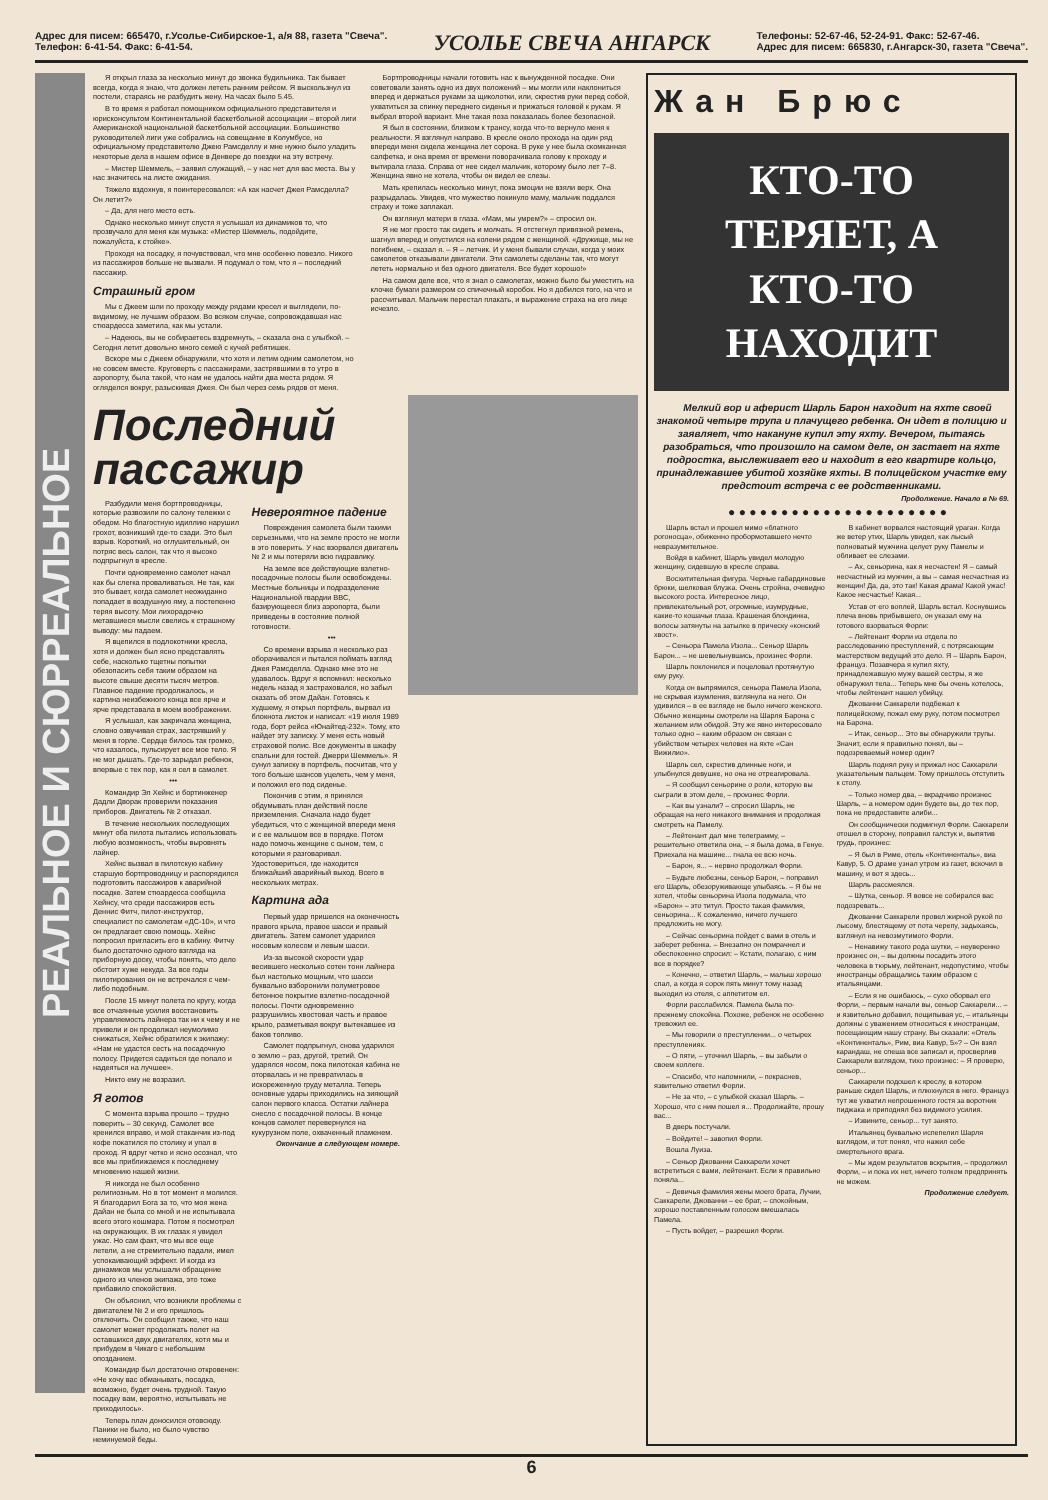Адрес для писем: 665470, г.Усолье-Сибирское-1, а/я 88, газета "Свеча".
Телефон: 6-41-54. Факс: 6-41-54.
УСОЛЬЕ СВЕЧА АНГАРСК
Телефоны: 52-67-46, 52-24-91. Факс: 52-67-46.
Адрес для писем: 665830, г.Ангарск-30, газета "Свеча".
РЕАЛЬНОЕ И СЮРРЕАЛЬНОЕ
Я открыл глаза за несколько минут до звонка будильника. Так бывает всегда, когда я знаю, что должен лететь ранним рейсом. Я выскользнул из постели, стараясь не разбудить жену. На часах было 5.45.
В то время я работал помощником официального представителя и юрисконсультом Континентальной баскетбольной ассоциации – второй лиги Американской национальной баскетбольной ассоциации. Большинство руководителей лиги уже собрались на совещание в Колумбусе, но официальному представителю Джею Рамсделлу и мне нужно было уладить некоторые дела в нашем офисе в Денвере до поездки на эту встречу.
– Мистер Шеммель, – заявил служащий, – у нас нет для вас места. Вы у нас значитесь на листе ожидания.
Тяжело вздохнув, я поинтересовался: «А как насчет Джея Рамсделла? Он летит?»
– Да, для него место есть.
Однако несколько минут спустя я услышал из динамиков то, что прозвучало для меня как музыка: «Мистер Шеммель, подойдите, пожалуйста, к стойке».
Проходя на посадку, я почувствовал, что мне особенно повезло. Никого из пассажиров больше не вызвали. Я подумал о том, что я – последний пассажир.
Страшный гром
Мы с Джеем шли по проходу между рядами кресел и выглядели, по-видимому, не лучшим образом. Во всяком случае, сопровождавшая нас стюардесса заметила, как мы устали.
– Надеюсь, вы не собираетесь вздремнуть, – сказала она с улыбкой. – Сегодня летит довольно много семей с кучей ребятишек.
Вскоре мы с Джеем обнаружили, что хотя и летим одним самолетом, но не совсем вместе. Круговерть с пассажирами, застрявшими в то утро в аэропорту, была такой, что нам не удалось найти два места рядом. Я огляделся вокруг, разыскивая Джея. Он был через семь рядов от меня.
Бортпроводницы начали готовить нас к вынужденной посадке. Они советовали занять одно из двух положений – мы могли или наклониться вперед и держаться руками за щиколотки, или, скрестив руки перед собой, ухватиться за спинку переднего сиденья и прижаться головой к рукам. Я выбрал второй вариант. Мне такая поза показалась более безопасной.
Я был в состоянии, близком к трансу, когда что-то вернуло меня к реальности. Я взглянул направо. В кресле около прохода на один ряд впереди меня сидела женщина лет сорока. В руке у нее была скомканная салфетка, и она время от времени поворачивала голову к проходу и вытирала глаза. Справа от нее сидел мальчик, которому было лет 7–8. Женщина явно не хотела, чтобы он видел ее слезы.
Мать крепилась несколько минут, пока эмоции не взяли верх. Она разрыдалась. Увидев, что мужество покинуло маму, мальчик поддался страху и тоже заплакал.
Он взглянул матери в глаза. «Мам, мы умрем?» – спросил он.
Я не мог просто так сидеть и молчать. Я отстегнул привязной ремень, шагнул вперед и опустился на колени рядом с женщиной. «Дружище, мы не погибнем, – сказал я. – Я – летчик. И у меня бывали случаи, когда у моих самолетов отказывали двигатели. Эти самолеты сделаны так, что могут лететь нормально и без одного двигателя. Все будет хорошо!»
На самом деле все, что я знал о самолетах, можно было бы уместить на клочке бумаги размером со спичечный коробок. Но я добился того, на что и рассчитывал. Мальчик перестал плакать, и выражение страха на его лице исчезло.
Последний пассажир
Разбудили меня бортпроводницы, которые развозили по салону тележки с обедом. Но благостную идиллию нарушил грохот, возникший где-то сзади. Это был взрыв. Короткий, но оглушительный, он потряс весь салон, так что я высоко подпрыгнул в кресле.
Почти одновременно самолет начал как бы слегка проваливаться. Не так, как это бывает, когда самолет неожиданно попадает в воздушную яму, а постепенно теряя высоту. Мои лихорадочно метавшиеся мысли свелись к страшному выводу: мы падаем.
Я вцепился в подлокотники кресла, хотя и должен был ясно представлять себе, насколько тщетны попытки обезопасить себя таким образом на высоте свыше десяти тысяч метров. Плавное падение продолжалось, и картина неизбежного конца все ярче и ярче представала в моем воображении.
Я услышал, как закричала женщина, словно озвучивая страх, застрявший у меня в горле. Сердце билось так громко, что казалось, пульсирует все мое тело. Я не мог дышать. Где-то зарыдал ребенок, впервые с тех пор, как я сел в самолет.
•••
Командир Эл Хейнс и бортинженер Дадли Дворак проверили показания приборов. Двигатель № 2 отказал.
В течение нескольких последующих минут оба пилота пытались использовать любую возможность, чтобы выровнять лайнер.
Хейнс вызвал в пилотскую кабину старшую бортпроводницу и распорядился подготовить пассажиров к аварийной посадке. Затем стюардесса сообщила Хейнсу, что среди пассажиров есть Деннис Фитч, пилот-инструктор, специалист по самолетам «ДС-10», и что он предлагает свою помощь. Хейнс попросил пригласить его в кабину. Фитчу было достаточно одного взгляда на приборную доску, чтобы понять, что дело обстоит хуже некуда. За все годы пилотирования он не встречался с чем-либо подобным.
После 15 минут полета по кругу, когда все отчаянные усилия восстановить управляемость лайнера так ни к чему и не привели и он продолжал неумолимо снижаться, Хейнс обратился к экипажу: «Нам не удастся сесть на посадочную полосу. Придется садиться где попало и надеяться на лучшее».
Никто ему не возразил.
Я готов
С момента взрыва прошло – трудно поверить – 30 секунд. Самолет все кренился вправо, и мой стаканчик из-под кофе покатился по столику и упал в проход. Я вдруг четко и ясно осознал, что все мы приближаемся к последнему мгновению нашей жизни.
Я никогда не был особенно религиозным. Но в тот момент я молился. Я благодарил Бога за то, что моя жена Дайан не была со мной и не испытывала всего этого кошмара. Потом я посмотрел на окружающих. В их глазах я увидел ужас. Но сам факт, что мы все еще летели, а не стремительно падали, имел успокаивающий эффект. И когда из динамиков мы услышали обращение одного из членов экипажа, это тоже прибавило спокойствия.
Он объяснил, что возникли проблемы с двигателем № 2 и его пришлось отключить. Он сообщил также, что наш самолет может продолжать полет на оставшихся двух двигателях, хотя мы и прибудем в Чикаго с небольшим опозданием.
Командир был достаточно откровенен: «Не хочу вас обманывать, посадка, возможно, будет очень трудной. Такую посадку вам, вероятно, испытывать не приходилось».
Теперь плач доносился отовсюду. Паники не было, но было чувство неминуемой беды.
Невероятное падение
Повреждения самолета были такими серьезными, что на земле просто не могли в это поверить. У нас взорвался двигатель № 2 и мы потеряли всю гидравлику.
На земле все действующие взлетно-посадочные полосы были освобождены. Местные больницы и подразделение Национальной гвардии ВВС, базирующееся близ аэропорта, были приведены в состояние полной готовности.
•••
Со времени взрыва я несколько раз оборачивался и пытался поймать взгляд Джея Рамсделла. Однако мне это не удавалось. Вдруг я вспомнил: несколько недель назад я застраховался, но забыл сказать об этом Дайан. Готовясь к худшему, я открыл портфель, вырвал из блокнота листок и написал: «19 июля 1989 года, борт рейса «Юнайтед-232». Тому, кто найдет эту записку. У меня есть новый страховой полис. Все документы в шкафу спальни для гостей. Джерри Шеммель». Я сунул записку в портфель, посчитав, что у того больше шансов уцелеть, чем у меня, и положил его под сиденье.
Покончив с этим, я принялся обдумывать план действий после приземления. Сначала надо будет убедиться, что с женщиной впереди меня и с ее малышом все в порядке. Потом надо помочь женщине с сыном, тем, с которыми я разговаривал. Удостовериться, где находится ближайший аварийный выход. Всего в нескольких метрах.
Картина ада
Первый удар пришелся на оконечность правого крыла, правое шасси и правый двигатель. Затем самолет ударился носовым колесом и левым шасси.
Из-за высокой скорости удар весившего несколько сотен тонн лайнера был настолько мощным, что шасси буквально взборонили полуметровое бетонное покрытие взлетно-посадочной полосы. Почти одновременно разрушились хвостовая часть и правое крыло, разметывая вокруг вытекавшее из баков топливо.
Самолет подпрыгнул, снова ударился о землю – раз, другой, третий. Он ударялся носом, пока пилотская кабина не оторвалась и не превратилась в искореженную груду металла. Теперь основные удары приходились на зияющий салон первого класса. Остатки лайнера снесло с посадочной полосы. В конце концов самолет перевернулся на кукурузном поле, охваченный пламенем.
Окончание в следующем номере.
Жан Брюс
КТО-ТО ТЕРЯЕТ, А КТО-ТО НАХОДИТ
Мелкий вор и аферист Шарль Барон находит на яхте своей знакомой четыре трупа и плачущего ребенка. Он идет в полицию и заявляет, что накануне купил эту яхту. Вечером, пытаясь разобраться, что произошло на самом деле, он застает на яхте подростка, выслеживает его и находит в его квартире кольцо, принадлежавшее убитой хозяйке яхты. В полицейском участке ему предстоит встреча с ее родственниками.
Продолжение. Начало в № 69.
● ● ● ● ● ● ● ● ● ● ● ● ● ● ● ● ● ● ● ● ●
Шарль встал и прошел мимо «блатного рогоносца», обиженно пробормотавшего нечто невразумительное.
Войдя в кабинет, Шарль увидел молодую женщину, сидевшую в кресле справа.
Восхитительная фигура. Черные габардиновые брюки, шелковая блузка. Очень стройна, очевидно высокого роста. Интересное лицо, привлекательный рот, огромные, изумрудные, какие-то кошачьи глаза. Крашеная блондинка, волосы затянуты на затылке в прическу «конский хвост».
– Сеньора Памела Изола... Сеньор Шарль Барон... – не шевельнувшись, произнес Форли.
Шарль поклонился и поцеловал протянутую ему руку.
Когда он выпрямился, сеньора Памела Изола, не скрывая изумления, взглянула на него. Он удивился – в ее взгляде не было ничего женского. Обычно женщины смотрели на Шарля Барона с желанием или обидой. Эту же явно интересовало только одно – каким образом он связан с убийством четырех человек на яхте «Сан Вижилио».
Шарль сел, скрестив длинные ноги, и улыбнулся девушке, но она не отреагировала.
– Я сообщил сеньорине о роли, которую вы сыграли в этом деле, – произнес Форли.
– Как вы узнали? – спросил Шарль, не обращая на него никакого внимания и продолжая смотреть на Памелу.
– Лейтенант дал мне телеграмму, – решительно ответила она, – я была дома, в Генуе. Приехала на машине... гнала ее всю ночь.
– Барон, я... – нервно продолжал Форли.
– Будьте любезны, сеньор Барон, – поправил его Шарль, обезоруживающе улыбаясь. – Я бы не хотел, чтобы сеньорина Изола подумала, что «Барон» – это титул. Просто такая фамилия, сеньорина... К сожалению, ничего лучшего предложить не могу.
– Сейчас сеньорина пойдет с вами в отель и заберет ребенка. – Внезапно он помрачнел и обеспокоенно спросил: – Кстати, полагаю, с ним все в порядке?
– Конечно, – ответил Шарль, – малыш хорошо спал, а когда я сорок пять минут тому назад выходил из отеля, с аппетитом ел.
Форли расслабился. Памела была по-прежнему спокойна. Похоже, ребенок не особенно тревожил ее.
– Мы говорили о преступлении... о четырех преступлениях.
– О пяти, – уточнил Шарль, – вы забыли о своем коллеге.
– Спасибо, что напомнили, – покраснев, язвительно ответил Форли.
– Не за что, – с улыбкой сказал Шарль. – Хорошо, что с ним пошел я... Продолжайте, прошу вас...
В дверь постучали.
– Войдите! – завопил Форли.
Вошла Луиза.
– Сеньор Джованни Саккарели хочет встретиться с вами, лейтенант. Если я правильно поняла...
– Девичья фамилия жены моего брата, Лучии, Саккарели, Джованни – ее брат, – спокойным, хорошо поставленным голосом вмешалась Памела.
– Пусть войдет, – разрешил Форли.
В кабинет ворвался настоящий ураган. Когда же ветер утих, Шарль увидел, как лысый полноватый мужчина целует руку Памелы и обливает ее слезами.
– Ах, сеньорина, как я несчастен! Я – самый несчастный из мужчин, а вы – самая несчастная из женщин! Да, да, это так! Какая драма! Какой ужас! Какое несчастье! Какая...
Устав от его воплей, Шарль встал. Коснувшись плеча вновь прибывшего, он указал ему на готового взорваться Форли:
– Лейтенант Форли из отдела по расследованию преступлений, с потрясающим мастерством ведущий это дело. Я – Шарль Барон, француз. Позавчера я купил яхту, принадлежавшую мужу вашей сестры, я же обнаружил тела... Теперь мне бы очень хотелось, чтобы лейтенант нашел убийцу.
Джованни Саккарели подбежал к полицейскому, пожал ему руку, потом посмотрел на Барона.
– Итак, сеньор... Это вы обнаружили трупы. Значит, если я правильно понял, вы – подозреваемый номер один?
Шарль поднял руку и прижал нос Саккарели указательным пальцем. Тому пришлось отступить к столу.
– Только номер два, – вкрадчиво произнес Шарль, – а номером один будете вы, до тех пор, пока не предоставите алиби...
Он сообщнически подмигнул Форли. Саккарели отошел в сторону, поправил галстук и, выпятив грудь, произнес:
– Я был в Риме, отель «Континенталь», виа Кавур, 5. О драме узнал утром из газет, вскочил в машину, и вот я здесь...
Шарль рассмеялся.
– Шутка, сеньор. Я вовсе не собирался вас подозревать...
Джованни Саккарели провел жирной рукой по лысому, блестящему от пота черепу, задыхаясь, взглянул на невозмутимого Форли.
– Ненавижу такого рода шутки, – неуверенно произнес он, – вы должны посадить этого человека в тюрьму, лейтенант, недопустимо, чтобы иностранцы обращались таким образом с итальянцами.
– Если я не ошибаюсь, – сухо оборвал его Форли, – первым начали вы, сеньор Саккарели... – и язвительно добавил, пощипывая ус, – итальянцы должны с уважением относиться к иностранцам, посещающим нашу страну. Вы сказали: «Отель «Континенталь», Рим, виа Кавур, 5»? – Он взял карандаш, не спеша все записал и, просверлив Саккарели взглядом, тихо произнес: – Я проверю, сеньор...
Саккарели подошел к креслу, в котором раньше сидел Шарль, и плюхнулся в него. Француз тут же ухватил непрошенного гостя за воротник пиджака и приподнял без видимого усилия.
– Извините, сеньор... тут занято.
Итальянец буквально испепелил Шарля взглядом, и тот понял, что нажил себе смертельного врага.
– Мы ждем результатов вскрытия, – продолжил Форли, – и пока их нет, ничего толком предпринять не можем.
Продолжение следует.
6